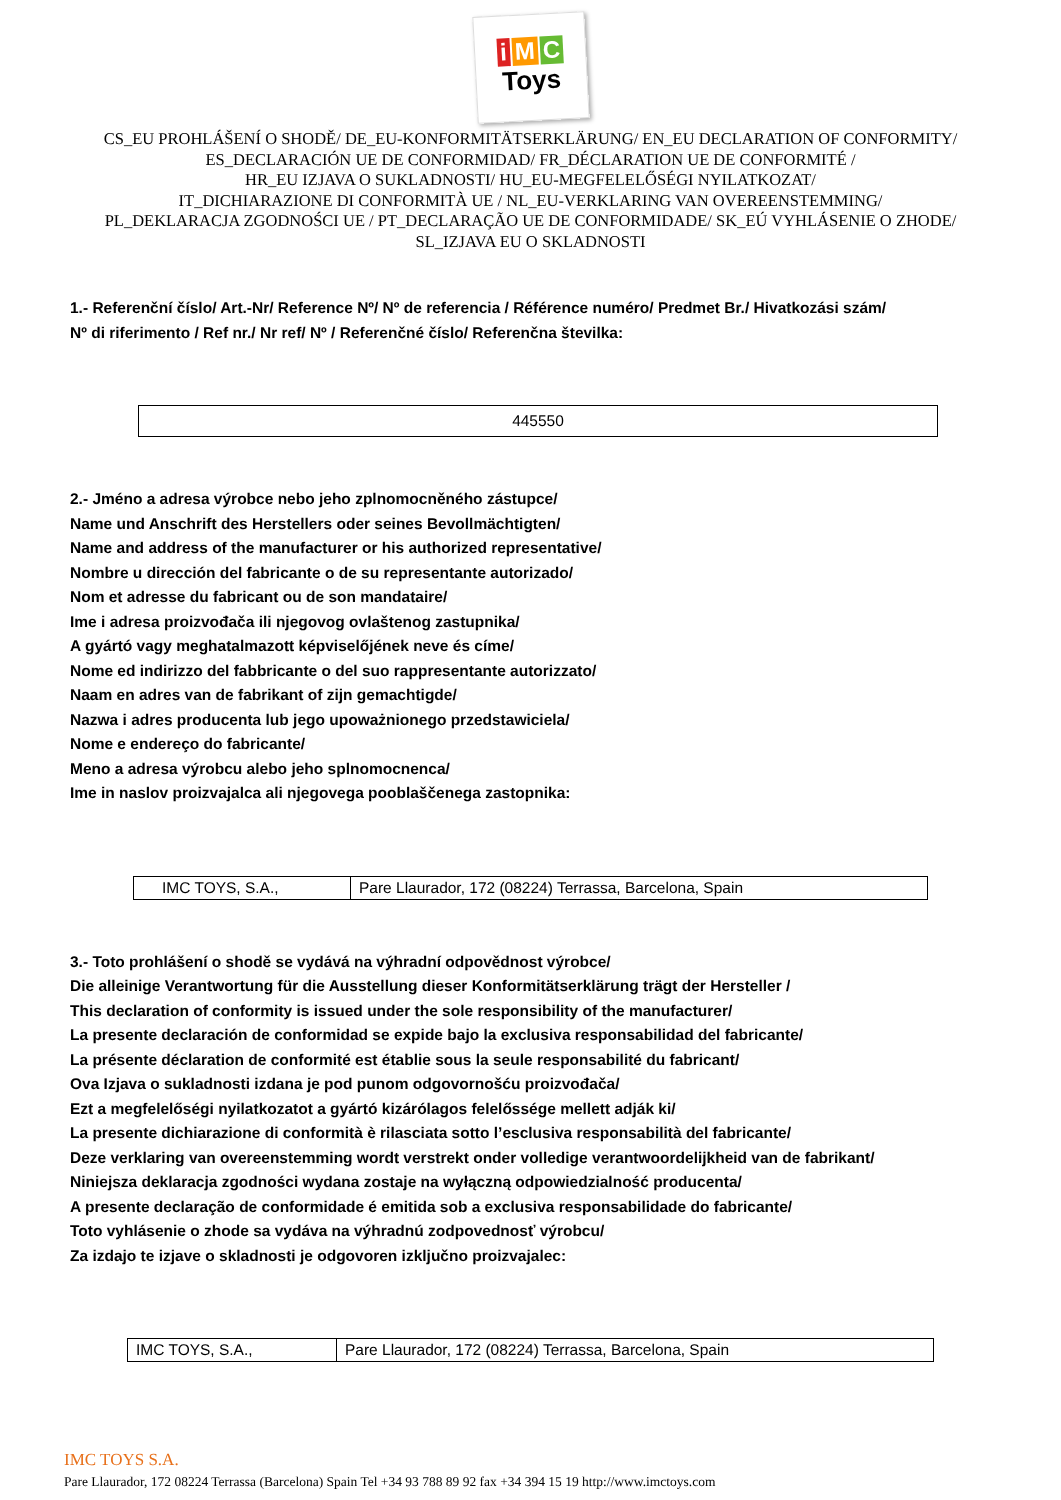i M C
Toys
CS_EU PROHLÁŠENÍ O SHODĚ/ DE_EU-KONFORMITÄTSERKLÄRUNG/ EN_EU DECLARATION OF CONFORMITY/
ES_DECLARACIÓN UE DE CONFORMIDAD/ FR_DÉCLARATION UE DE CONFORMITÉ /
HR_EU IZJAVA O SUKLADNOSTI/ HU_EU-MEGFELELŐSÉGI NYILATKOZAT/
IT_DICHIARAZIONE DI CONFORMITÀ UE / NL_EU-VERKLARING VAN OVEREENSTEMMING/
PL_DEKLARACJA ZGODNOŚCI UE / PT_DECLARAÇÃO UE DE CONFORMIDADE/ SK_EÚ VYHLÁSENIE O ZHODE/
SL_IZJAVA EU O SKLADNOSTI
1.- Referenční číslo/ Art.-Nr/ Reference Nº/ Nº de referencia / Référence numéro/ Predmet Br./ Hivatkozási szám/
Nº di riferimento / Ref nr./ Nr ref/ Nº / Referenčné číslo/ Referenčna številka:
| 445550 |
2.- Jméno a adresa výrobce nebo jeho zplnomocněného zástupce/
Name und Anschrift des Herstellers oder seines Bevollmächtigten/
Name and address of the manufacturer or his authorized representative/
Nombre u dirección del fabricante o de su representante autorizado/
Nom et adresse du fabricant ou de son mandataire/
Ime i adresa proizvođača ili njegovog ovlaštenog zastupnika/
A gyártó vagy meghatalmazott képviselőjének neve és címe/
Nome ed indirizzo del fabbricante o del suo rappresentante autorizzato/
Naam en adres van de fabrikant of zijn gemachtigde/
Nazwa i adres producenta lub jego upoważnionego przedstawiciela/
Nome e endereço do fabricante/
Meno a adresa výrobcu alebo jeho splnomocnenca/
Ime in naslov proizvajalca ali njegovega pooblaščenega zastopnika:
| IMC TOYS, S.A., | Pare Llaurador, 172 (08224) Terrassa, Barcelona, Spain |
3.- Toto prohlášení o shodě se vydává na výhradní odpovědnost výrobce/
Die alleinige Verantwortung für die Ausstellung dieser Konformitätserklärung trägt der Hersteller /
This declaration of conformity is issued under the sole responsibility of the manufacturer/
La presente declaración de conformidad se expide bajo la exclusiva responsabilidad del fabricante/
La présente déclaration de conformité est établie sous la seule responsabilité du fabricant/
Ova Izjava o sukladnosti izdana je pod punom odgovornošću proizvođača/
Ezt a megfelelőségi nyilatkozatot a gyártó kizárólagos felelőssége mellett adják ki/
La presente dichiarazione di conformità è rilasciata sotto l’esclusiva responsabilità del fabricante/
Deze verklaring van overeenstemming wordt verstrekt onder volledige verantwoordelijkheid van de fabrikant/
Niniejsza deklaracja zgodności wydana zostaje na wyłączną odpowiedzialność producenta/
A presente declaração de conformidade é emitida sob a exclusiva responsabilidade do fabricante/
Toto vyhlásenie o zhode sa vydáva na výhradnú zodpovednosť výrobcu/
Za izdajo te izjave o skladnosti je odgovoren izključno proizvajalec:
| IMC TOYS, S.A., | Pare Llaurador, 172 (08224) Terrassa, Barcelona, Spain |
IMC TOYS S.A.
Pare Llaurador, 172 08224 Terrassa (Barcelona) Spain Tel +34 93 788 89 92 fax +34 394 15 19 http://www.imctoys.com